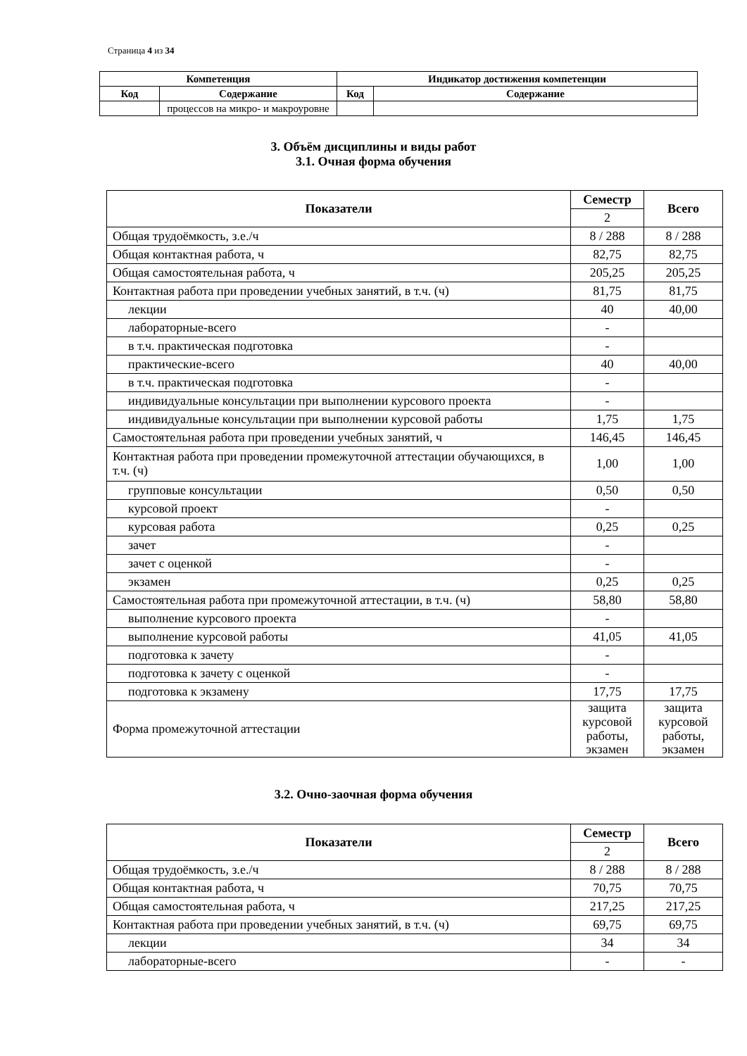Страница 4 из 34
| Компетенция | | Индикатор достижения компетенции | |
| --- | --- | --- | --- |
| Код | Содержание | Код | Содержание |
| | процессов на микро- и макроуровне | | |
3. Объём дисциплины и виды работ
3.1. Очная форма обучения
| Показатели | Семестр | Всего |
| --- | --- | --- |
| | 2 | |
| Общая трудоёмкость, з.е./ч | 8 / 288 | 8 / 288 |
| Общая контактная работа, ч | 82,75 | 82,75 |
| Общая самостоятельная работа, ч | 205,25 | 205,25 |
| Контактная работа при проведении учебных занятий, в т.ч. (ч) | 81,75 | 81,75 |
| лекции | 40 | 40,00 |
| лабораторные-всего | - | |
| в т.ч. практическая подготовка | - | |
| практические-всего | 40 | 40,00 |
| в т.ч. практическая подготовка | - | |
| индивидуальные консультации при выполнении курсового проекта | - | |
| индивидуальные консультации при выполнении курсовой работы | 1,75 | 1,75 |
| Самостоятельная работа при проведении учебных занятий, ч | 146,45 | 146,45 |
| Контактная работа при проведении промежуточной аттестации обучающихся, в т.ч. (ч) | 1,00 | 1,00 |
| групповые консультации | 0,50 | 0,50 |
| курсовой проект | - | |
| курсовая работа | 0,25 | 0,25 |
| зачет | - | |
| зачет с оценкой | - | |
| экзамен | 0,25 | 0,25 |
| Самостоятельная работа при промежуточной аттестации, в т.ч. (ч) | 58,80 | 58,80 |
| выполнение курсового проекта | - | |
| выполнение курсовой работы | 41,05 | 41,05 |
| подготовка к зачету | - | |
| подготовка к зачету с оценкой | - | |
| подготовка к экзамену | 17,75 | 17,75 |
| Форма промежуточной аттестации | защита курсовой работы, экзамен | защита курсовой работы, экзамен |
3.2. Очно-заочная форма обучения
| Показатели | Семестр | Всего |
| --- | --- | --- |
| | 2 | |
| Общая трудоёмкость, з.е./ч | 8 / 288 | 8 / 288 |
| Общая контактная работа, ч | 70,75 | 70,75 |
| Общая самостоятельная работа, ч | 217,25 | 217,25 |
| Контактная работа при проведении учебных занятий, в т.ч. (ч) | 69,75 | 69,75 |
| лекции | 34 | 34 |
| лабораторные-всего | - | - |